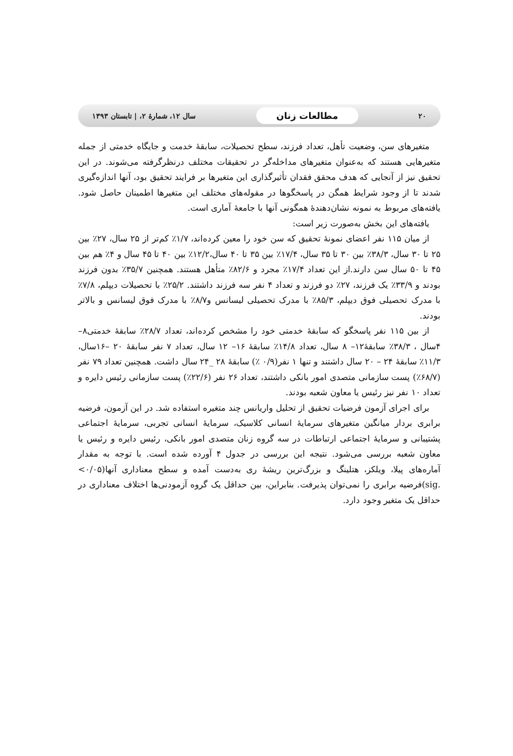۲۰ مطالعات زنان سال ۱۲، شمارهٔ ۲، | تابستان ۱۳۹۳
متغیرهای سن، وضعیت تأهل، تعداد فرزند، سطح تحصیلات، سابقهٔ خدمت و جایگاه خدمتی از جمله متغیرهایی هستند که به‌عنوان متغیرهای مداخله‌گر در تحقیقات مختلف درنظرگرفته می‌شوند. در این تحقیق نیز از آنجایی که هدف محقق فقدان تأثیرگذاری این متغیرها بر فرایند تحقیق بود، آنها اندازه‌گیری شدند تا از وجود شرایط همگن در پاسخگوها در مقوله‌های مختلف این متغیرها اطمینان حاصل شود. یافته‌های مربوط به نمونه نشان‌دهندهٔ همگونی آنها با جامعهٔ آماری است.
یافته‌های این بخش به‌صورت زیر است:
از میان ۱۱۵ نفر اعضای نمونهٔ تحقیق که سن خود را معین کرده‌اند، ۱/۷٪ کم‌تر از ۲۵ سال، ۲۷٪ بین ۲۵ تا ۳۰ سال، ۳۸/۳٪ بین ۳۰ تا ۳۵ سال، ۱۷/۴٪ بین ۳۵ تا ۴۰ سال،۱۲/۲٪ بین ۴۰ تا ۴۵ سال و ۴٪ هم بین ۴۵ تا ۵۰ سال سن دارند.از این تعداد ۱۷/۴٪ مجرد و ۸۲/۶٪ متأهل هستند. همچنین ۳۵/۷٪ بدون فرزند بودند و ۳۳/۹٪ یک فرزند، ۲۷٪ دو فرزند و تعداد ۴ نفر سه فرزند داشتند. ۲۵/۲٪ با تحصیلات دیپلم، ۷/۸٪ با مدرک تحصیلی فوق دیپلم، ۸۵/۳٪ با مدرک تحصیلی لیسانس و۸/۷٪ با مدرک فوق لیسانس و بالاتر بودند.
از بین ۱۱۵ نفر پاسخگو که سابقهٔ خدمتی خود را مشخص کرده‌اند، تعداد ۲۸/۷٪ سابقهٔ خدمتی۸– ۴سال ، ۳۸/۳٪ سابقهٔ۱۲– ۸ سال، تعداد ۱۴/۸٪ سابقهٔ ۱۶– ۱۲ سال، تعداد ۷ نفر سابقهٔ ۲۰ –۱۶سال، ۱۱/۳٪ سابقهٔ ۲۴ – ۲۰ سال داشتند و تنها ۱ نفر(۰/۹ ٪) سابقهٔ ۲۸ _۲۴ سال داشت. همچنین تعداد ۷۹ نفر (۶۸/۷٪) پست سازمانی متصدی امور بانکی داشتند، تعداد ۲۶ نفر (۲۲/۶٪) پست سازمانی رئیس دایره و تعداد ۱۰ نفر نیز رئیس یا معاون شعبه بودند.
برای اجرای آزمون فرضیات تحقیق از تحلیل واریانس چند متغیره استفاده شد. در این آزمون، فرضیه برابری بردار میانگین متغیرهای سرمایهٔ انسانی کلاسیک، سرمایهٔ انسانی تجربی، سرمایهٔ اجتماعی پشتیبانی و سرمایهٔ اجتماعی ارتباطات در سه گروه زنان متصدی امور بانکی، رئیس دایره و رئیس یا معاون شعبه بررسی می‌شود. نتیجه این بررسی در جدول ۴ آورده شده است. با توجه به مقدار آماره‌های پیلا، ویلکز، هتلینگ و بزرگ‌ترین ریشهٔ ری به‌دست آمده و سطح معناداری آنها(۰/۰۵> .sig)فرضیه برابری را نمی‌توان پذیرفت. بنابراین، بین حداقل یک گروه آزمودنی‌ها اختلاف معناداری در حداقل یک متغیر وجود دارد.